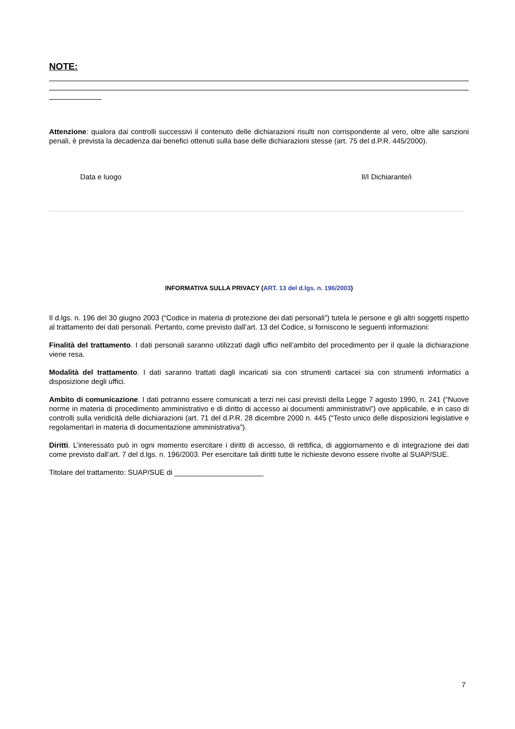NOTE:
Attenzione: qualora dai controlli successivi il contenuto delle dichiarazioni risulti non corrispondente al vero, oltre alle sanzioni penali, è prevista la decadenza dai benefici ottenuti sulla base delle dichiarazioni stesse (art. 75 del d.P.R. 445/2000).
Data e luogo Il/I Dichiarante/i
INFORMATIVA SULLA PRIVACY (ART. 13 del d.lgs. n. 196/2003)
Il d.lgs. n. 196 del 30 giugno 2003 (“Codice in materia di protezione dei dati personali”) tutela le persone e gli altri soggetti rispetto al trattamento dei dati personali. Pertanto, come previsto dall’art. 13 del Codice, si forniscono le seguenti informazioni:
Finalità del trattamento. I dati personali saranno utilizzati dagli uffici nell’ambito del procedimento per il quale la dichiarazione viene resa.
Modalità del trattamento. I dati saranno trattati dagli incaricati sia con strumenti cartacei sia con strumenti informatici a disposizione degli uffici.
Ambito di comunicazione. I dati potranno essere comunicati a terzi nei casi previsti della Legge 7 agosto 1990, n. 241 (“Nuove norme in materia di procedimento amministrativo e di diritto di accesso ai documenti amministrativi”) ove applicabile, e in caso di controlli sulla veridicità delle dichiarazioni (art. 71 del d.P.R. 28 dicembre 2000 n. 445 (“Testo unico delle disposizioni legislative e regolamentari in materia di documentazione amministrativa”).
Diritti. L’interessato può in ogni momento esercitare i diritti di accesso, di rettifica, di aggiornamento e di integrazione dei dati come previsto dall’art. 7 del d.lgs. n. 196/2003. Per esercitare tali diritti tutte le richieste devono essere rivolte al SUAP/SUE.
Titolare del trattamento: SUAP/SUE di ______________________
7